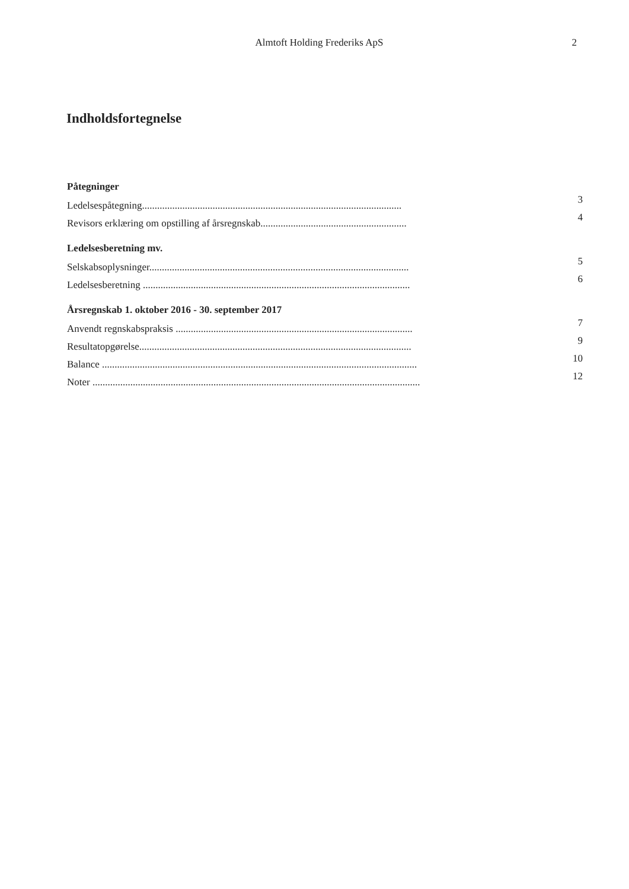Almtoft Holding Frederiks ApS
2
Indholdsfortegnelse
Påtegninger
Ledelsespåtegning....................................................................................................... 3
Revisors erklæring om opstilling af årsregnskab.......................................................... 4
Ledelsesberetning mv.
Selskabsoplysninger....................................................................................................... 5
Ledelsesberetning .......................................................................................................... 6
Årsregnskab 1. oktober 2016 - 30. september 2017
Anvendt regnskabspraksis .............................................................................................. 7
Resultatopgørelse............................................................................................................ 9
Balance ............................................................................................................................. 10
Noter .................................................................................................................................. 12